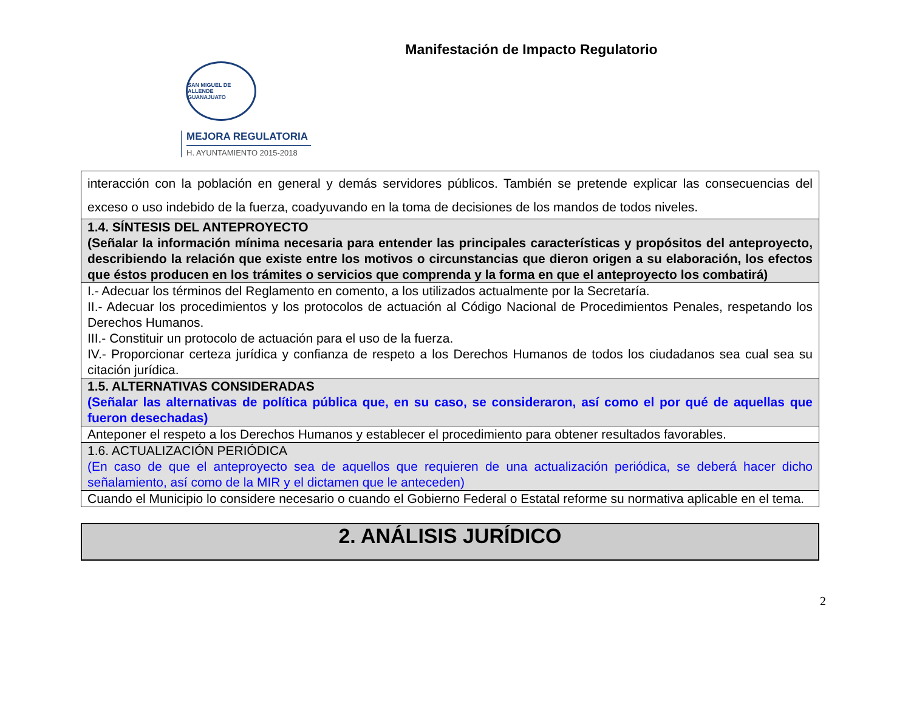Manifestación de Impacto Regulatorio
SAN MIGUEL DE ALLENDE
GUANAJUATO
MEJORA REGULATORIA
H. AYUNTAMIENTO 2015-2018
| interacción con la población en general y demás servidores públicos. También se pretende explicar las consecuencias del exceso o uso indebido de la fuerza, coadyuvando en la toma de decisiones de los mandos de todos niveles. |
| 1.4. SÍNTESIS DEL ANTEPROYECTO (Señalar la información mínima necesaria para entender las principales características y propósitos del anteproyecto, describiendo la relación que existe entre los motivos o circunstancias que dieron origen a su elaboración, los efectos que éstos producen en los trámites o servicios que comprenda y la forma en que el anteproyecto los combatirá) |
| I.- Adecuar los términos del Reglamento en comento, a los utilizados actualmente por la Secretaría. II.- Adecuar los procedimientos y los protocolos de actuación al Código Nacional de Procedimientos Penales, respetando los Derechos Humanos. III.- Constituir un protocolo de actuación para el uso de la fuerza. IV.- Proporcionar certeza jurídica y confianza de respeto a los Derechos Humanos de todos los ciudadanos sea cual sea su citación jurídica. |
| 1.5. ALTERNATIVAS CONSIDERADAS (Señalar las alternativas de política pública que, en su caso, se consideraron, así como el por qué de aquellas que fueron desechadas) |
| Anteponer el respeto a los Derechos Humanos y establecer el procedimiento para obtener resultados favorables. |
| 1.6. ACTUALIZACIÓN PERIÓDICA (En caso de que el anteproyecto sea de aquellos que requieren de una actualización periódica, se deberá hacer dicho señalamiento, así como de la MIR y el dictamen que le anteceden) |
| Cuando el Municipio lo considere necesario o cuando el Gobierno Federal o Estatal reforme su normativa aplicable en el tema. |
2. ANÁLISIS JURÍDICO
2